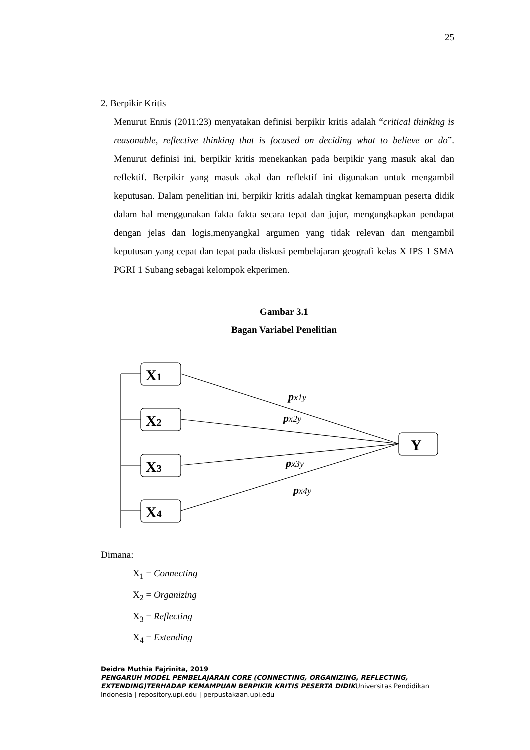25
2. Berpikir Kritis
Menurut Ennis (2011:23) menyatakan definisi berpikir kritis adalah “critical thinking is reasonable, reflective thinking that is focused on deciding what to believe or do”. Menurut definisi ini, berpikir kritis menekankan pada berpikir yang masuk akal dan reflektif. Berpikir yang masuk akal dan reflektif ini digunakan untuk mengambil keputusan. Dalam penelitian ini, berpikir kritis adalah tingkat kemampuan peserta didik dalam hal menggunakan fakta fakta secara tepat dan jujur, mengungkapkan pendapat dengan jelas dan logis,menyangkal argumen yang tidak relevan dan mengambil keputusan yang cepat dan tepat pada diskusi pembelajaran geografi kelas X IPS 1 SMA PGRI 1 Subang sebagai kelompok ekperimen.
Gambar 3.1
Bagan Variabel Penelitian
X1
X2
X3
X4
Y
px1y
px2y
px3y
px4y
Dimana:
X<sub>1</sub> = Connecting
X<sub>2</sub> = Organizing
X<sub>3</sub> = Reflecting
X<sub>4</sub> = Extending
Deidra Muthia Fajrinita, 2019
PENGARUH MODEL PEMBELAJARAN CORE (CONNECTING, ORGANIZING, REFLECTING, EXTENDING)TERHADAP KEMAMPUAN BERPIKIR KRITIS PESERTA DIDIKUniversitas Pendidikan Indonesia | repository.upi.edu | perpustakaan.upi.edu